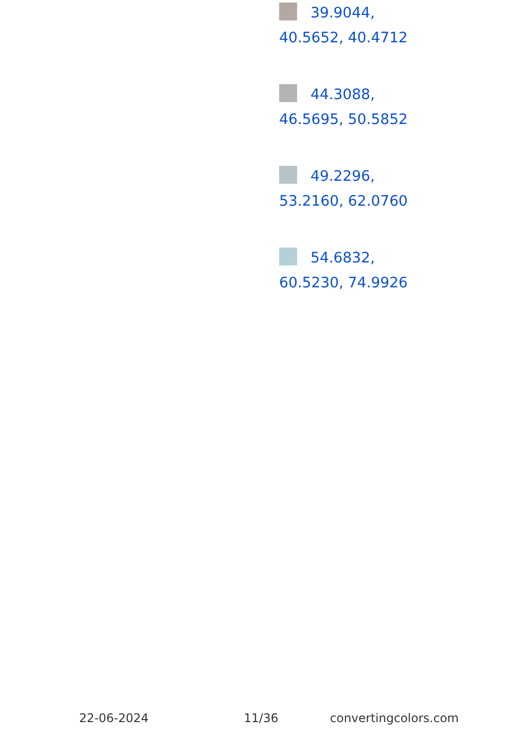39.9044, 40.5652, 40.4712
44.3088, 46.5695, 50.5852
49.2296, 53.2160, 62.0760
54.6832, 60.5230, 74.9926
22-06-2024 11/36 convertingcolors.com